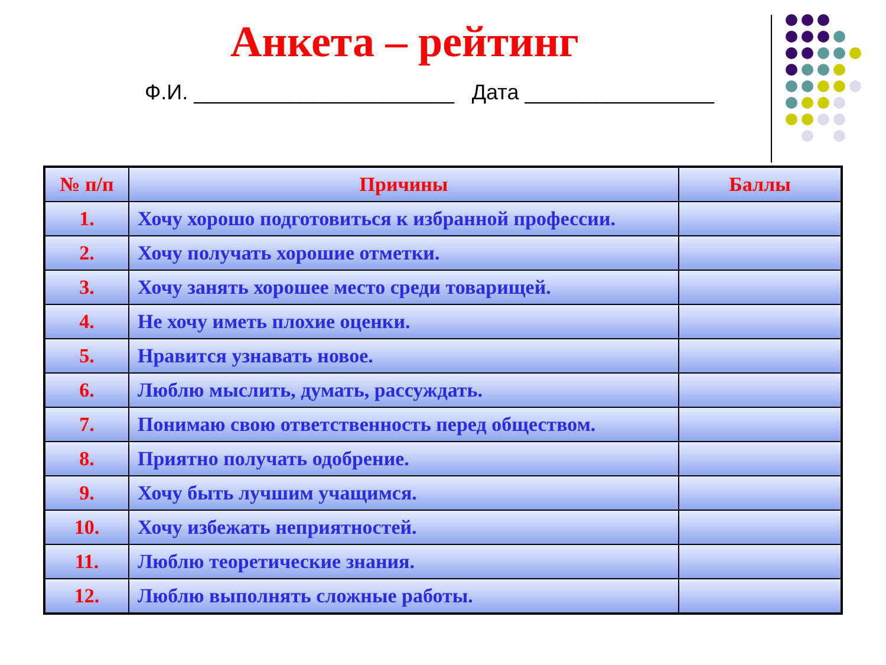Анкета – рейтинг
Ф.И. ______________________ Дата ________________
| № п/п | Причины | Баллы |
| --- | --- | --- |
| 1. | Хочу хорошо подготовиться к избранной профессии. | |
| 2. | Хочу получать хорошие отметки. | |
| 3. | Хочу занять хорошее место среди товарищей. | |
| 4. | Не хочу иметь плохие оценки. | |
| 5. | Нравится узнавать новое. | |
| 6. | Люблю мыслить, думать, рассуждать. | |
| 7. | Понимаю свою ответственность перед обществом. | |
| 8. | Приятно получать одобрение. | |
| 9. | Хочу быть лучшим учащимся. | |
| 10. | Хочу избежать неприятностей. | |
| 11. | Люблю теоретические знания. | |
| 12. | Люблю выполнять сложные работы. | |